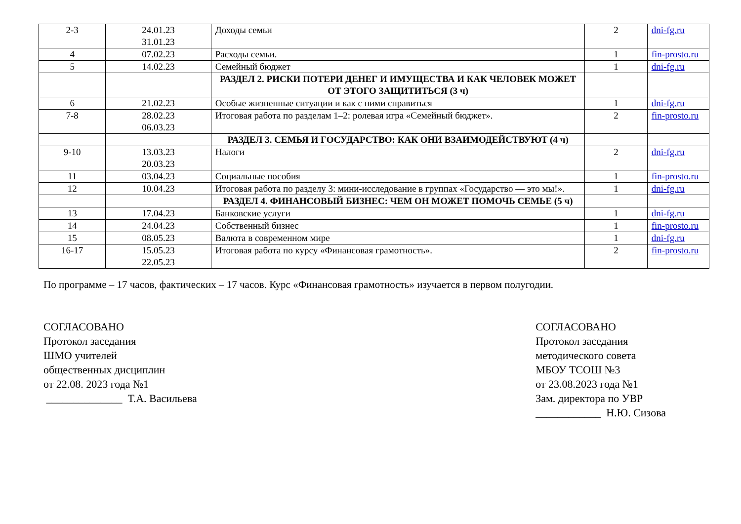| 2-3 | 24.01.23 31.01.23 | Доходы семьи | 2 | dni-fg.ru |
| 4 | 07.02.23 | Расходы семьи. | 1 | fin-prosto.ru |
| 5 | 14.02.23 | Семейный бюджет | 1 | dni-fg.ru |
| | | РАЗДЕЛ 2. РИСКИ ПОТЕРИ ДЕНЕГ И ИМУЩЕСТВА И КАК ЧЕЛОВЕК МОЖЕТ ОТ ЭТОГО ЗАЩИТИТЬСЯ (3 ч) | | |
| 6 | 21.02.23 | Особые жизненные ситуации и как с ними справиться | 1 | dni-fg.ru |
| 7-8 | 28.02.23 06.03.23 | Итоговая работа по разделам 1–2: ролевая игра «Семейный бюджет». | 2 | fin-prosto.ru |
| | | РАЗДЕЛ 3. СЕМЬЯ И ГОСУДАРСТВО: КАК ОНИ ВЗАИМОДЕЙСТВУЮТ (4 ч) | | |
| 9-10 | 13.03.23 20.03.23 | Налоги | 2 | dni-fg.ru |
| 11 | 03.04.23 | Социальные пособия | 1 | fin-prosto.ru |
| 12 | 10.04.23 | Итоговая работа по разделу 3: мини-исследование в группах «Государство — это мы!». | 1 | dni-fg.ru |
| | | РАЗДЕЛ 4. ФИНАНСОВЫЙ БИЗНЕС: ЧЕМ ОН МОЖЕТ ПОМОЧЬ СЕМЬЕ (5 ч) | | |
| 13 | 17.04.23 | Банковские услуги | 1 | dni-fg.ru |
| 14 | 24.04.23 | Собственный бизнес | 1 | fin-prosto.ru |
| 15 | 08.05.23 | Валюта в современном мире | 1 | dni-fg.ru |
| 16-17 | 15.05.23 22.05.23 | Итоговая работа по курсу «Финансовая грамотность». | 2 | fin-prosto.ru |
По программе – 17 часов, фактических – 17 часов. Курс «Финансовая грамотность» изучается в первом полугодии.
СОГЛАСОВАНО
Протокол заседания
ШМО учителей
общественных дисциплин
от 22.08. 2023 года №1
______________ Т.А. Васильева
СОГЛАСОВАНО
Протокол заседания
методического совета
МБОУ ТСОШ №3
от 23.08.2023 года №1
Зам. директора по УВР
____________ Н.Ю. Сизова